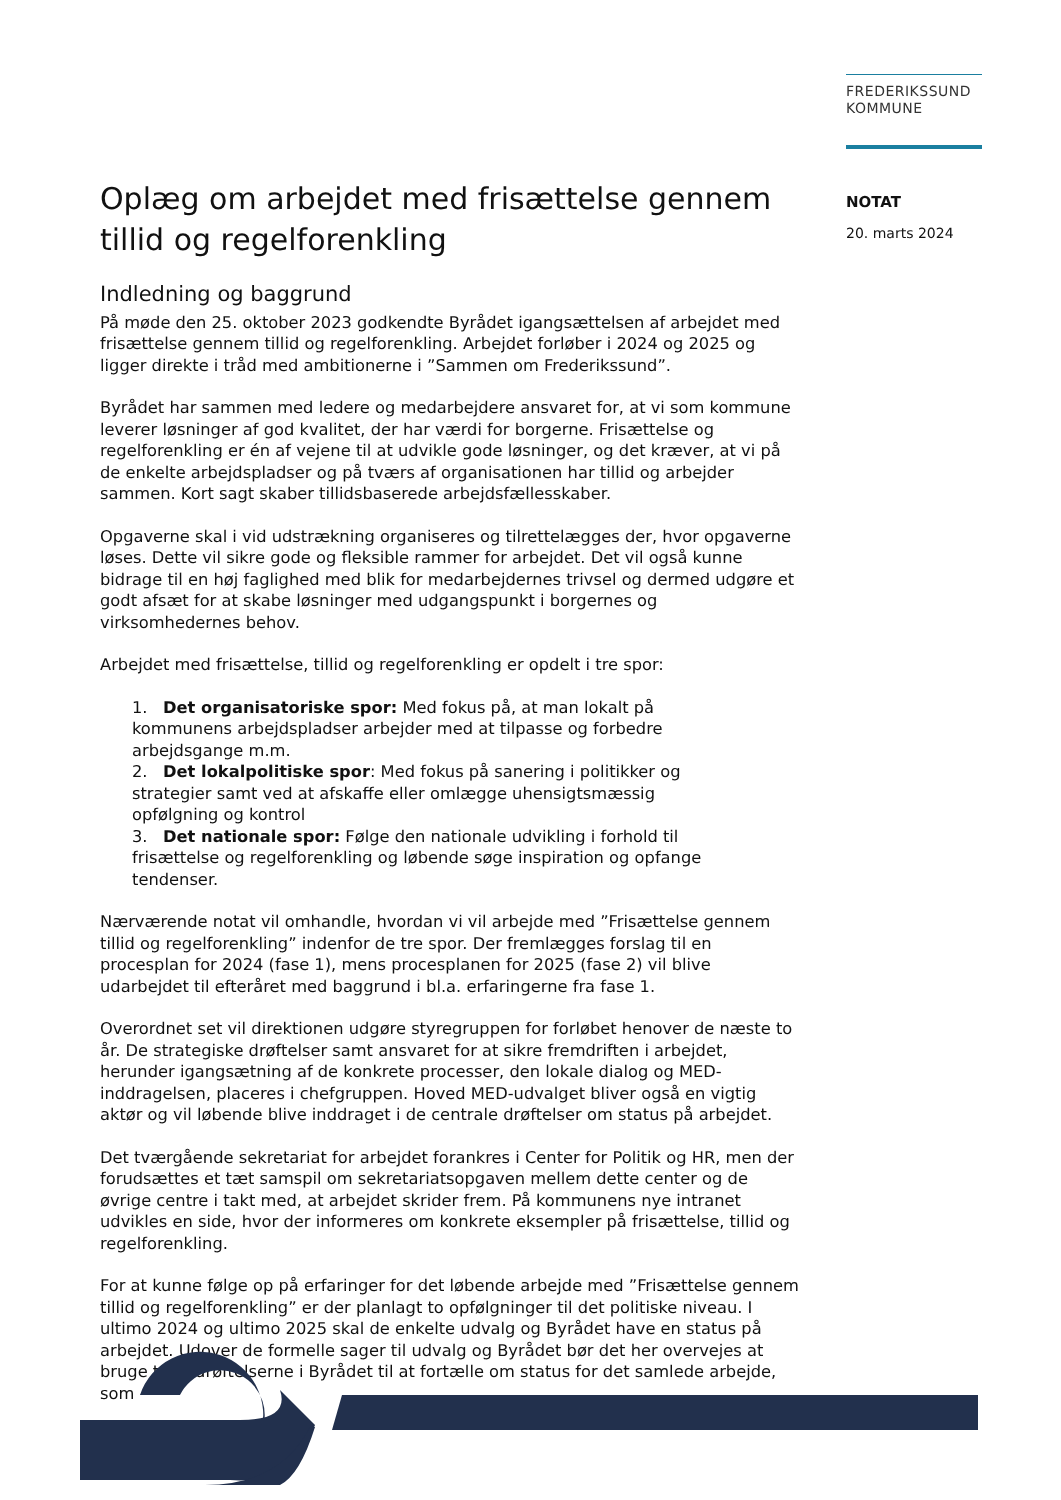FREDERIKSSUND
KOMMUNE
NOTAT
20. marts 2024
Oplæg om arbejdet med frisættelse gennem tillid og regelforenkling
Indledning og baggrund
På møde den 25. oktober 2023 godkendte Byrådet igangsættelsen af arbejdet med frisættelse gennem tillid og regelforenkling. Arbejdet forløber i 2024 og 2025 og ligger direkte i tråd med ambitionerne i ”Sammen om Frederikssund”.
Byrådet har sammen med ledere og medarbejdere ansvaret for, at vi som kommune leverer løsninger af god kvalitet, der har værdi for borgerne. Frisættelse og regelforenkling er én af vejene til at udvikle gode løsninger, og det kræver, at vi på de enkelte arbejdspladser og på tværs af organisationen har tillid og arbejder sammen. Kort sagt skaber tillidsbaserede arbejdsfællesskaber.
Opgaverne skal i vid udstrækning organiseres og tilrettelægges der, hvor opgaverne løses. Dette vil sikre gode og fleksible rammer for arbejdet. Det vil også kunne bidrage til en høj faglighed med blik for medarbejdernes trivsel og dermed udgøre et godt afsæt for at skabe løsninger med udgangspunkt i borgernes og virksomhedernes behov.
Arbejdet med frisættelse, tillid og regelforenkling er opdelt i tre spor:
1. Det organisatoriske spor: Med fokus på, at man lokalt på kommunens arbejdspladser arbejder med at tilpasse og forbedre arbejdsgange m.m.
2. Det lokalpolitiske spor: Med fokus på sanering i politikker og strategier samt ved at afskaffe eller omlægge uhensigtsmæssig opfølgning og kontrol
3. Det nationale spor: Følge den nationale udvikling i forhold til frisættelse og regelforenkling og løbende søge inspiration og opfange tendenser.
Nærværende notat vil omhandle, hvordan vi vil arbejde med ”Frisættelse gennem tillid og regelforenkling” indenfor de tre spor. Der fremlægges forslag til en procesplan for 2024 (fase 1), mens procesplanen for 2025 (fase 2) vil blive udarbejdet til efteråret med baggrund i bl.a. erfaringerne fra fase 1.
Overordnet set vil direktionen udgøre styregruppen for forløbet henover de næste to år. De strategiske drøftelser samt ansvaret for at sikre fremdriften i arbejdet, herunder igangsætning af de konkrete processer, den lokale dialog og MED-inddragelsen, placeres i chefgruppen. Hoved MED-udvalget bliver også en vigtig aktør og vil løbende blive inddraget i de centrale drøftelser om status på arbejdet.
Det tværgående sekretariat for arbejdet forankres i Center for Politik og HR, men der forudsættes et tæt samspil om sekretariatsopgaven mellem dette center og de øvrige centre i takt med, at arbejdet skrider frem. På kommunens nye intranet udvikles en side, hvor der informeres om konkrete eksempler på frisættelse, tillid og regelforenkling.
For at kunne følge op på erfaringer for det løbende arbejde med ”Frisættelse gennem tillid og regelforenkling” er der planlagt to opfølgninger til det politiske niveau. I ultimo 2024 og ultimo 2025 skal de enkelte udvalg og Byrådet have en status på arbejdet. Udover de formelle sager til udvalg og Byrådet bør det her overvejes at bruge temadrøftelserne i Byrådet til at fortælle om status for det samlede arbejde, som